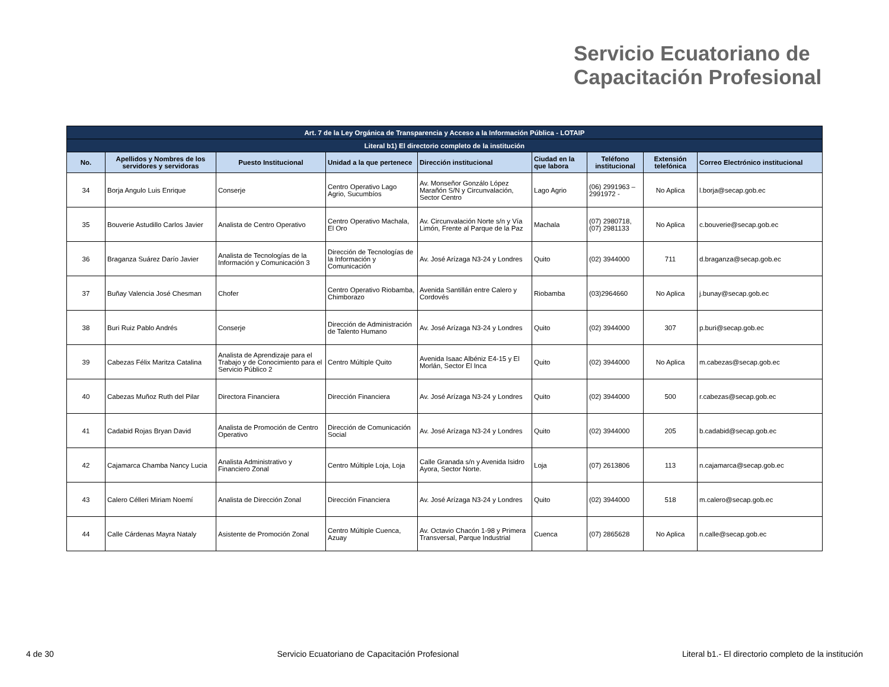Servicio Ecuatoriano de
Capacitación Profesional
| Art. 7 de la Ley Orgánica de Transparencia y Acceso a la Información Pública - LOTAIP | | | | | | | | |
| --- | --- | --- | --- | --- | --- | --- | --- | --- |
| Literal b1) El directorio completo de la institución | | | | | | | | |
| No. | Apellidos y Nombres de los servidores y servidoras | Puesto Institucional | Unidad a la que pertenece | Dirección institucional | Ciudad en la que labora | Teléfono institucional | Extensión telefónica | Correo Electrónico institucional |
| 34 | Borja Angulo Luis Enrique | Conserje | Centro Operativo Lago Agrio, Sucumbíos | Av. Monseñor Gonzálo López Marañón S/N y Circunvalación, Sector Centro | Lago Agrio | (06) 2991963 – 2991972 - | No Aplica | l.borja@secap.gob.ec |
| 35 | Bouverie Astudillo Carlos Javier | Analista de Centro Operativo | Centro Operativo Machala, El Oro | Av. Circunvalación Norte s/n y Vía Limón, Frente al Parque de la Paz | Machala | (07) 2980718, (07) 2981133 | No Aplica | c.bouverie@secap.gob.ec |
| 36 | Braganza Suárez Darío Javier | Analista de Tecnologías de la Información y Comunicación 3 | Dirección de Tecnologías de la Información y Comunicación | Av. José Arízaga N3-24 y Londres | Quito | (02) 3944000 | 711 | d.braganza@secap.gob.ec |
| 37 | Buñay Valencia José Chesman | Chofer | Centro Operativo Riobamba, Chimborazo | Avenida Santillán entre Calero y Cordovés | Riobamba | (03)2964660 | No Aplica | j.bunay@secap.gob.ec |
| 38 | Buri Ruiz Pablo Andrés | Conserje | Dirección de Administración de Talento Humano | Av. José Arízaga N3-24 y Londres | Quito | (02) 3944000 | 307 | p.buri@secap.gob.ec |
| 39 | Cabezas Félix Maritza Catalina | Analista de Aprendizaje para el Trabajo y de Conocimiento para el Servicio Público 2 | Centro Múltiple Quito | Avenida Isaac Albéniz E4-15 y El Morlán, Sector El Inca | Quito | (02) 3944000 | No Aplica | m.cabezas@secap.gob.ec |
| 40 | Cabezas Muñoz Ruth del Pilar | Directora Financiera | Dirección Financiera | Av. José Arízaga N3-24 y Londres | Quito | (02) 3944000 | 500 | r.cabezas@secap.gob.ec |
| 41 | Cadabid Rojas Bryan David | Analista de Promoción de Centro Operativo | Dirección de Comunicación Social | Av. José Arízaga N3-24 y Londres | Quito | (02) 3944000 | 205 | b.cadabid@secap.gob.ec |
| 42 | Cajamarca Chamba Nancy Lucia | Analista Administrativo y Financiero Zonal | Centro Múltiple Loja, Loja | Calle Granada s/n y Avenida Isidro Ayora, Sector Norte. | Loja | (07) 2613806 | 113 | n.cajamarca@secap.gob.ec |
| 43 | Calero Célleri Miriam Noemí | Analista de Dirección Zonal | Dirección Financiera | Av. José Arízaga N3-24 y Londres | Quito | (02) 3944000 | 518 | m.calero@secap.gob.ec |
| 44 | Calle Cárdenas Mayra Nataly | Asistente de Promoción Zonal | Centro Múltiple Cuenca, Azuay | Av. Octavio Chacón 1-98 y Primera Transversal, Parque Industrial | Cuenca | (07) 2865628 | No Aplica | n.calle@secap.gob.ec |
4 de 30 Servicio Ecuatoriano de Capacitación Profesional Literal b1.- El directorio completo de la institución